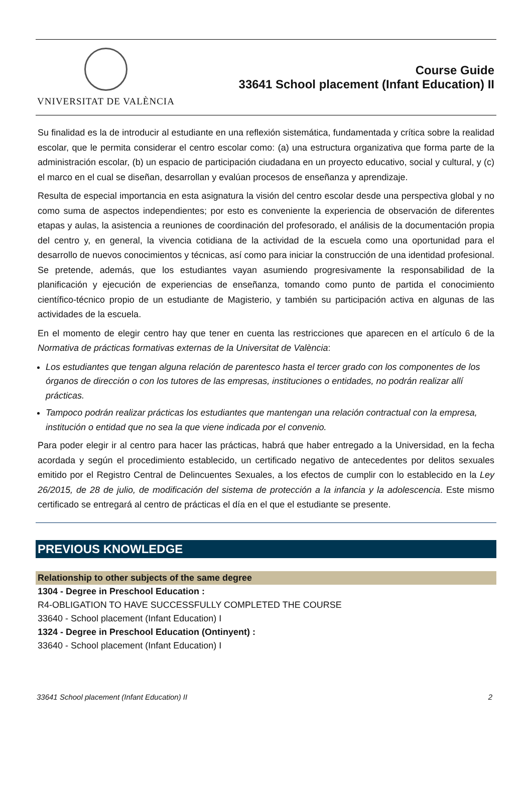VNIVERSITAT DE VALÈNCIA
Course Guide
33641 School placement (Infant Education) II
Su finalidad es la de introducir al estudiante en una reflexión sistemática, fundamentada y crítica sobre la realidad escolar, que le permita considerar el centro escolar como: (a) una estructura organizativa que forma parte de la administración escolar, (b) un espacio de participación ciudadana en un proyecto educativo, social y cultural, y (c) el marco en el cual se diseñan, desarrollan y evalúan procesos de enseñanza y aprendizaje.
Resulta de especial importancia en esta asignatura la visión del centro escolar desde una perspectiva global y no como suma de aspectos independientes; por esto es conveniente la experiencia de observación de diferentes etapas y aulas, la asistencia a reuniones de coordinación del profesorado, el análisis de la documentación propia del centro y, en general, la vivencia cotidiana de la actividad de la escuela como una oportunidad para el desarrollo de nuevos conocimientos y técnicas, así como para iniciar la construcción de una identidad profesional. Se pretende, además, que los estudiantes vayan asumiendo progresivamente la responsabilidad de la planificación y ejecución de experiencias de enseñanza, tomando como punto de partida el conocimiento científico-técnico propio de un estudiante de Magisterio, y también su participación activa en algunas de las actividades de la escuela.
En el momento de elegir centro hay que tener en cuenta las restricciones que aparecen en el artículo 6 de la Normativa de prácticas formativas externas de la Universitat de València:
Los estudiantes que tengan alguna relación de parentesco hasta el tercer grado con los componentes de los órganos de dirección o con los tutores de las empresas, instituciones o entidades, no podrán realizar allí prácticas.
Tampoco podrán realizar prácticas los estudiantes que mantengan una relación contractual con la empresa, institución o entidad que no sea la que viene indicada por el convenio.
Para poder elegir ir al centro para hacer las prácticas, habrá que haber entregado a la Universidad, en la fecha acordada y según el procedimiento establecido, un certificado negativo de antecedentes por delitos sexuales emitido por el Registro Central de Delincuentes Sexuales, a los efectos de cumplir con lo establecido en la Ley 26/2015, de 28 de julio, de modificación del sistema de protección a la infancia y la adolescencia. Este mismo certificado se entregará al centro de prácticas el día en el que el estudiante se presente.
PREVIOUS KNOWLEDGE
Relationship to other subjects of the same degree
1304 - Degree in Preschool Education :
R4-OBLIGATION TO HAVE SUCCESSFULLY COMPLETED THE COURSE
33640 - School placement (Infant Education) I
1324 - Degree in Preschool Education (Ontinyent) :
33640 - School placement (Infant Education) I
33641 School placement (Infant Education) II 2